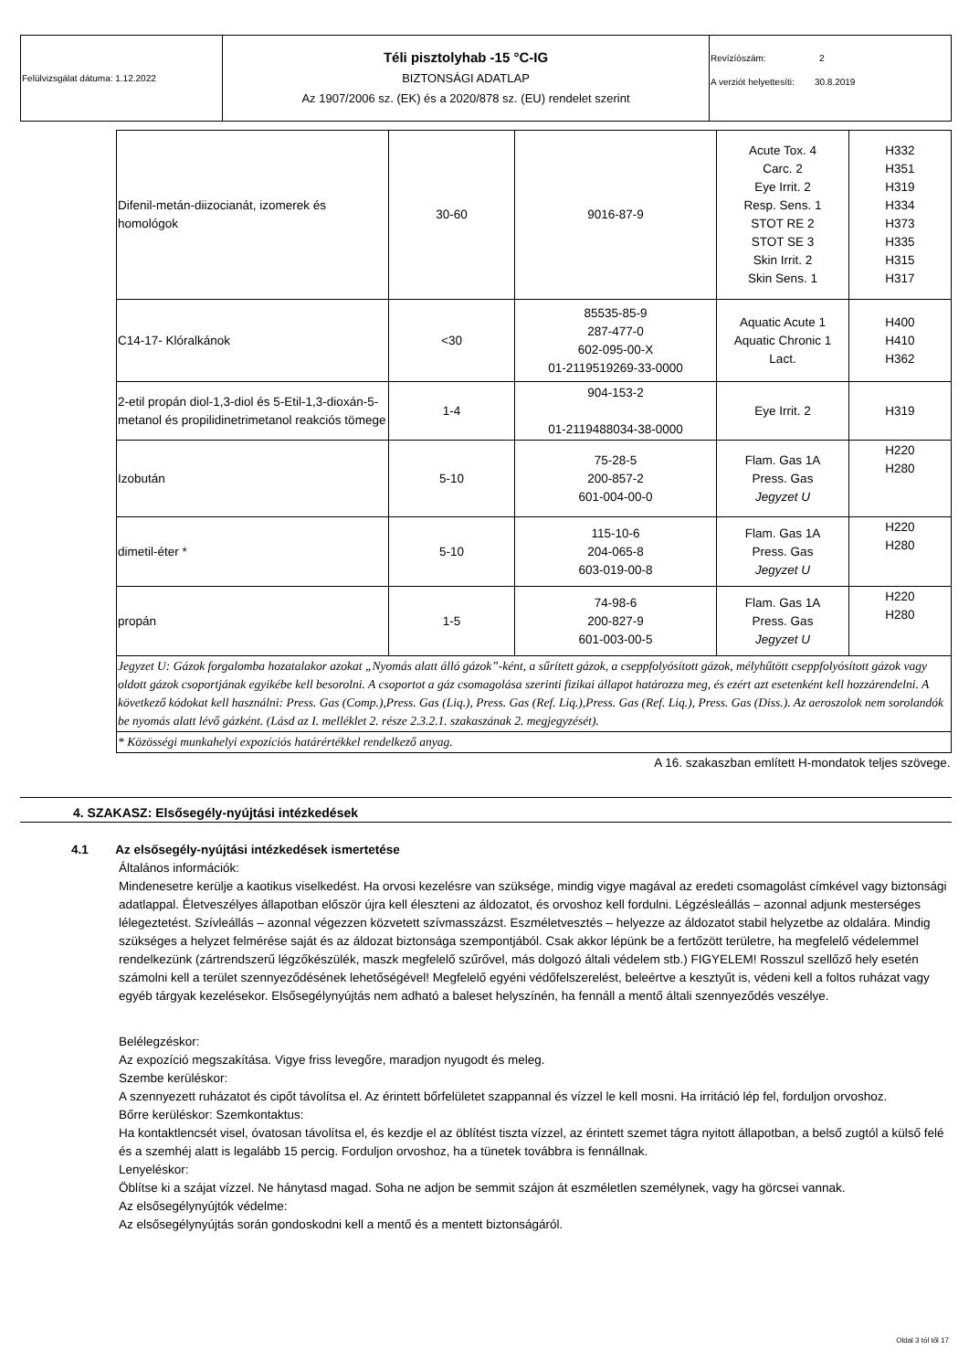| Felülvizsgálat dátuma: 1.12.2022 | Téli pisztolyhab -15 °C-IG BIZTONSÁGI ADATLAP Az 1907/2006 sz. (EK) és a 2020/878 sz. (EU) rendelet szerint | Revízíószám: 2 A verziót helyettesíti: 30.8.2019 |
| Difenil-metán-diizocianát, izomerek és homológok | 30-60 | 9016-87-9 | Acute Tox. 4 Carc. 2 Eye Irrit. 2 Resp. Sens. 1 STOT RE 2 STOT SE 3 Skin Irrit. 2 Skin Sens. 1 | H332 H351 H319 H334 H373 H335 H315 H317 |
| C14-17- Klóralkánok | <30 | 85535-85-9 287-477-0 602-095-00-X 01-2119519269-33-0000 | Aquatic Acute 1 Aquatic Chronic 1 Lact. | H400 H410 H362 |
| 2-etil propán diol-1,3-diol és 5-Etil-1,3-dioxán-5- metanol és propilidinetrimetanol reakciós tömege | 1-4 | 904-153-2 01-2119488034-38-0000 | Eye Irrit. 2 | H319 |
| Izobután | 5-10 | 75-28-5 200-857-2 601-004-00-0 | Flam. Gas 1A Press. Gas Jegyzet U | H220 H280 |
| dimetil-éter * | 5-10 | 115-10-6 204-065-8 603-019-00-8 | Flam. Gas 1A Press. Gas Jegyzet U | H220 H280 |
| propán | 1-5 | 74-98-6 200-827-9 601-003-00-5 | Flam. Gas 1A Press. Gas Jegyzet U | H220 H280 |
| Jegyzet U: Gázok forgalomba hozatalakor azokat „Nyomás alatt álló gázok”-ként, a sűrített gázok, a cseppfolyósított gázok, mélyhűtött cseppfolyósított gázok vagy oldott gázok csoportjának egyikébe kell besorolni. A csoportot a gáz csomagolása szerinti fizikai állapot határozza meg, és ezért azt esetenként kell hozzárendelni. A következő kódokat kell használni: Press. Gas (Comp.),Press. Gas (Liq.), Press. Gas (Ref. Liq.),Press. Gas (Ref. Liq.), Press. Gas (Diss.). Az aeroszolok nem sorolandók be nyomás alatt lévő gázként. (Lásd az I. melléklet 2. része 2.3.2.1. szakaszának 2. megjegyzését). | | | | |
| * Közösségi munkahelyi expozíciós határértékkel rendelkező anyag. | | | | |
| A 16. szakaszban említett H-mondatok teljes szövege. | | | | |
4. SZAKASZ: Elsősegély-nyújtási intézkedések
4.1 Az elsősegély-nyújtási intézkedések ismertetése
Általános információk:
Mindenesetre kerülje a kaotikus viselkedést. Ha orvosi kezelésre van szüksége, mindig vigye magával az eredeti csomagolást címkével vagy biztonsági adatlappal. Életveszélyes állapotban először újra kell éleszteni az áldozatot, és orvoshoz kell fordulni. Légzésleállás – azonnal adjunk mesterséges lélegeztetést. Szívleállás – azonnal végezzen közvetett szívmasszázst. Eszméletvesztés – helyezze az áldozatot stabil helyzetbe az oldalára. Mindig szükséges a helyzet felmérése saját és az áldozat biztonsága szempontjából. Csak akkor lépünk be a fertőzött területre, ha megfelelő védelemmel rendelkezünk (zártrendszerű légzőkészülék, maszk megfelelő szűrővel, más dolgozó általi védelem stb.) FIGYELEM! Rosszul szellőző hely esetén számolni kell a terület szennyeződésének lehetőségével! Megfelelő egyéni védőfelszerelést, beleértve a kesztyűt is, védeni kell a foltos ruházat vagy egyéb tárgyak kezelésekor. Elsősegélynyújtás nem adható a baleset helyszínén, ha fennáll a mentő általi szennyeződés veszélye.
Belélegzéskor:
Az expozíció megszakítása. Vigye friss levegőre, maradjon nyugodt és meleg.
Szembe kerüléskor:
A szennyezett ruházatot és cipőt távolítsa el. Az érintett bőrfelületet szappannal és vízzel le kell mosni. Ha irritáció lép fel, forduljon orvoshoz.
Bőrre kerüléskor: Szemkontaktus:
Ha kontaktlencsét visel, óvatosan távolítsa el, és kezdje el az öblítést tiszta vízzel, az érintett szemet tágra nyitott állapotban, a belső zugtól a külső felé és a szemhéj alatt is legalább 15 percig. Forduljon orvoshoz, ha a tünetek továbbra is fennállnak.
Lenyeléskor:
Öblítse ki a szájat vízzel. Ne hánytasd magad. Soha ne adjon be semmit szájon át eszméletlen személynek, vagy ha görcsei vannak.
Az elsősegélynyújtók védelme:
Az elsősegélynyújtás során gondoskodni kell a mentő és a mentett biztonságáról.
Oldal 3 tól től 17